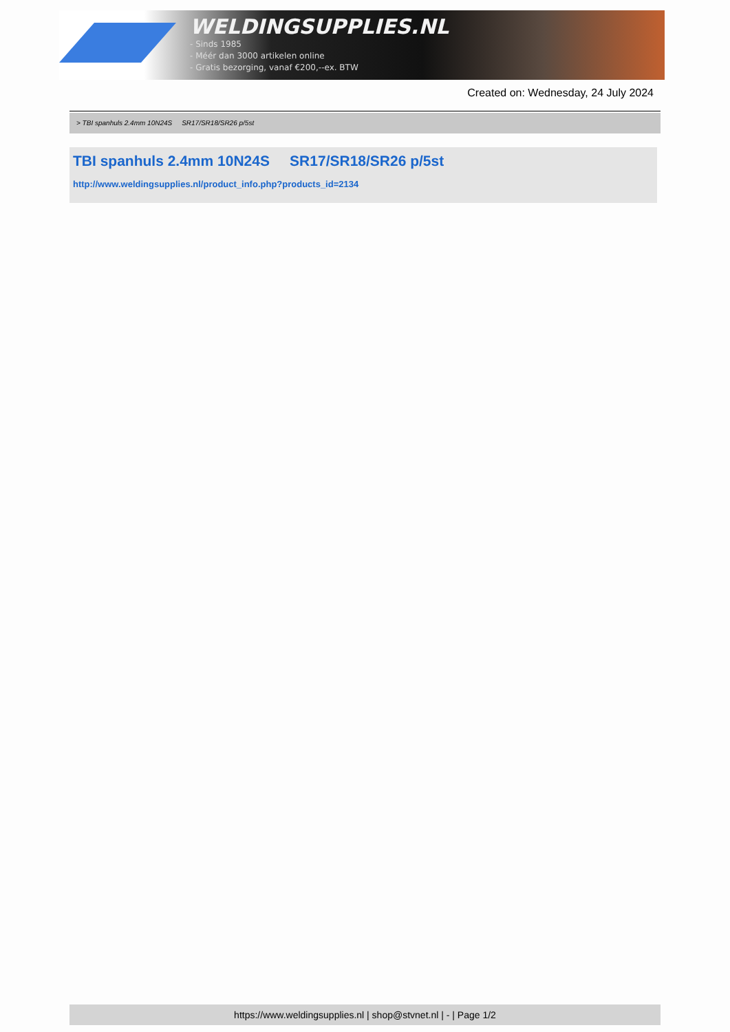WELDINGSUPPLIES.NL
- Sinds 1985
- Méér dan 3000 artikelen online
- Gratis bezorging, vanaf €200,--ex. BTW
Created on: Wednesday, 24 July 2024
> TBI spanhuls 2.4mm 10N24S SR17/SR18/SR26 p/5st
TBI spanhuls 2.4mm 10N24S SR17/SR18/SR26 p/5st
http://www.weldingsupplies.nl/product_info.php?products_id=2134
https://www.weldingsupplies.nl | shop@stvnet.nl | - | Page 1/2